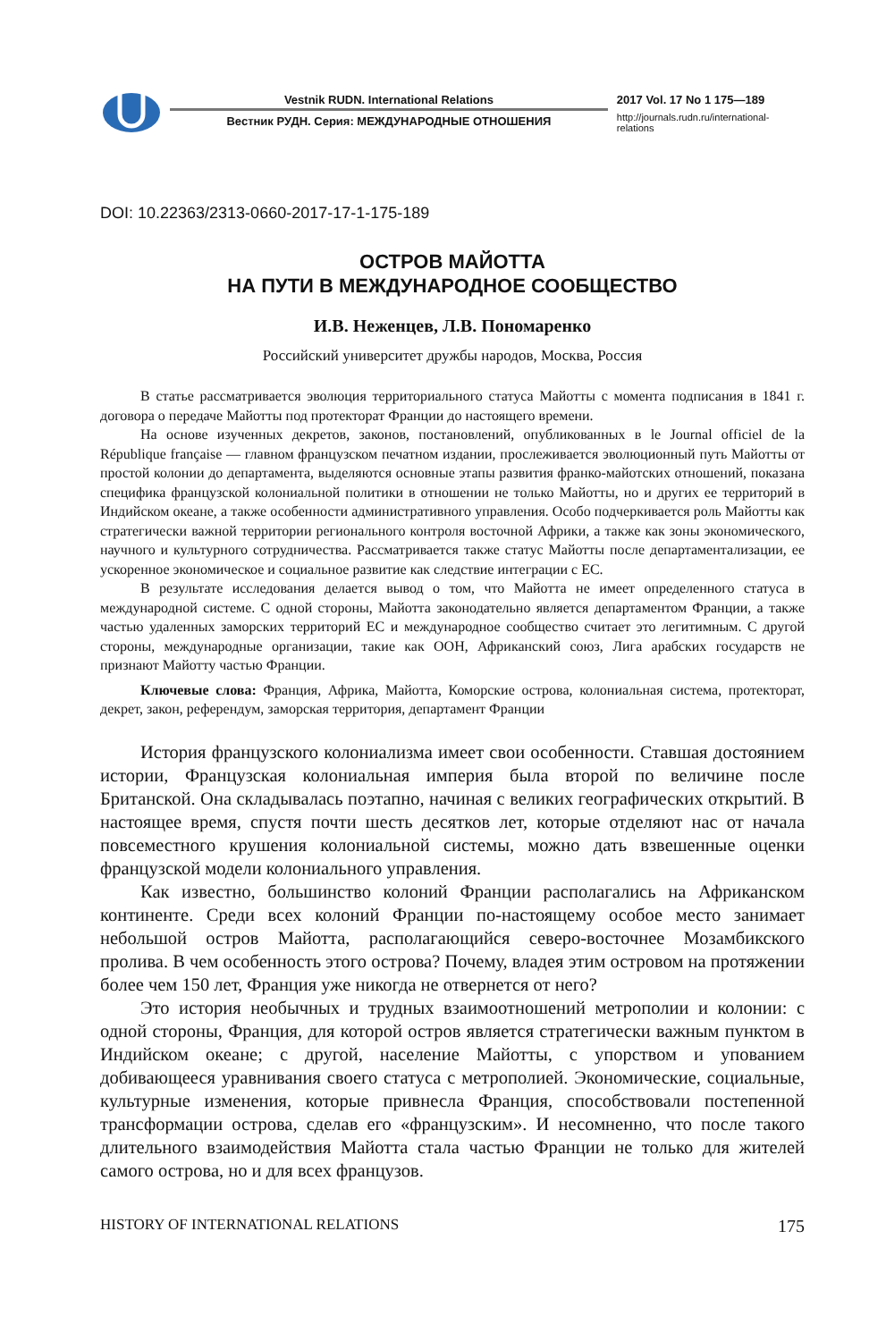Vestnik RUDN. International Relations
Вестник РУДН. Серия: МЕЖДУНАРОДНЫЕ ОТНОШЕНИЯ
2017 Vol. 17 No 1 175—189
http://journals.rudn.ru/international-relations
DOI: 10.22363/2313-0660-2017-17-1-175-189
ОСТРОВ МАЙОТТА
НА ПУТИ В МЕЖДУНАРОДНОЕ СООБЩЕСТВО
И.В. Неженцев, Л.В. Пономаренко
Российский университет дружбы народов, Москва, Россия
В статье рассматривается эволюция территориального статуса Майотты с момента подписания в 1841 г. договора о передаче Майотты под протекторат Франции до настоящего времени.
На основе изученных декретов, законов, постановлений, опубликованных в le Journal officiel de la République française — главном французском печатном издании, прослеживается эволюционный путь Майотты от простой колонии до департамента, выделяются основные этапы развития франко-майотских отношений, показана специфика французской колониальной политики в отношении не только Майотты, но и других ее территорий в Индийском океане, а также особенности административного управления. Особо подчеркивается роль Майотты как стратегически важной территории регионального контроля восточной Африки, а также как зоны экономического, научного и культурного сотрудничества. Рассматривается также статус Майотты после департаментализации, ее ускоренное экономическое и социальное развитие как следствие интеграции с ЕС.
В результате исследования делается вывод о том, что Майотта не имеет определенного статуса в международной системе. С одной стороны, Майотта законодательно является департаментом Франции, а также частью удаленных заморских территорий ЕС и международное сообщество считает это легитимным. С другой стороны, международные организации, такие как ООН, Африканский союз, Лига арабских государств не признают Майотту частью Франции.
Ключевые слова: Франция, Африка, Майотта, Коморские острова, колониальная система, протекторат, декрет, закон, референдум, заморская территория, департамент Франции
История французского колониализма имеет свои особенности. Ставшая достоянием истории, Французская колониальная империя была второй по величине после Британской. Она складывалась поэтапно, начиная с великих географических открытий. В настоящее время, спустя почти шесть десятков лет, которые отделяют нас от начала повсеместного крушения колониальной системы, можно дать взвешенные оценки французской модели колониального управления.
Как известно, большинство колоний Франции располагались на Африканском континенте. Среди всех колоний Франции по-настоящему особое место занимает небольшой остров Майотта, располагающийся северо-восточнее Мозамбикского пролива. В чем особенность этого острова? Почему, владея этим островом на протяжении более чем 150 лет, Франция уже никогда не отвернется от него?
Это история необычных и трудных взаимоотношений метрополии и колонии: с одной стороны, Франция, для которой остров является стратегически важным пунктом в Индийском океане; с другой, население Майотты, с упорством и упованием добивающееся уравнивания своего статуса с метрополией. Экономические, социальные, культурные изменения, которые привнесла Франция, способствовали постепенной трансформации острова, сделав его «французским». И несомненно, что после такого длительного взаимодействия Майотта стала частью Франции не только для жителей самого острова, но и для всех французов.
HISTORY OF INTERNATIONAL RELATIONS 175